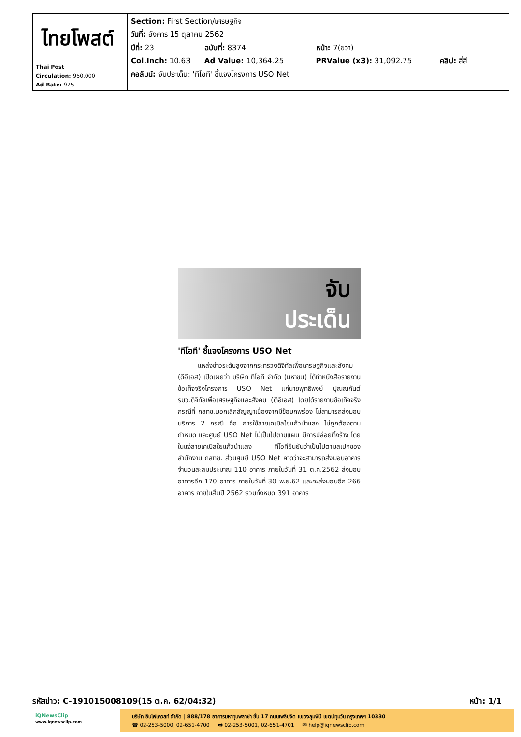| ไทยโพสต์ Thai Post Circulation: 950,000 Ad Rate: 975 | Section: First Section/เศรษฐกิจ วันที่: อังคาร 15 ตุลาคม 2562 ปีที่: 23 ฉบับที่: 8374 หน้า: 7(ขวา) Col.Inch: 10.63 Ad Value: 10,364.25 PRValue (x3): 31,092.75 คลิป: สี่สี คอลัมน์: จับประเด็น: 'ทีโอที' ชี้แจงโครงการ USO Net |
จับ
ประเด็น
'ทีโอที' ชี้แจงโครงการ USO Net
แหล่งข่าวระดับสูงจากกระทรวงดิจิทัลเพื่อเศรษฐกิจและสังคม (ดีอีเอส) เปิดเผยว่า บริษัท ทีโอที จำกัด (มหาชน) ได้ทำหนังสือรายงานข้อเท็จจริงโครงการ USO Net แก่นายพุทธิพงษ์ ปุณณกันต์ รมว.ดิจิทัลเพื่อเศรษฐกิจและสังคม (ดีอีเอส) โดยได้รายงานข้อเท็จจริงกรณีที่ กสทช.บอกเลิกสัญญาเนื่องจากมีข้อบกพร่อง ไม่สามารถส่งมอบบริการ 2 กรณี คือ การใช้สายเคเบิลใยแก้วนำแสง ไม่ถูกต้องตามกำหนด และศูนย์ USO Net ไม่เป็นไปตามแผน มีการปล่อยทิ้งร้าง โดยในแง่สายเคเบิลใยแก้วนำแสง ทีโอทียืนยันว่าเป็นไปตามสเปกของสำนักงาน กสทช. ส่วนศูนย์ USO Net คาดว่าจะสามารถส่งมอบอาคารจำนวนสะสมประมาณ 110 อาคาร ภายในวันที่ 31 ต.ค.2562 ส่งมอบอาคารอีก 170 อาคาร ภายในวันที่ 30 พ.ย.62 และจะส่งมอบอีก 266 อาคาร ภายในสิ้นปี 2562 รวมทั้งหมด 391 อาคาร
รหัสข่าว: C-191015008109(15 ต.ค. 62/04:32) หน้า: 1/1
iQNewsClip
www.iqnewsclip.com
บริษัท อินโฟเควสท์ จำกัด | 888/178 อาคารมหาทุนพลาซ่า ชั้น 17 ถนนเพลินจิต แขวงลุมพินี เขตปทุมวัน กรุงเทพฯ 10330
☎ 02-253-5000, 02-651-4700 🖶 02-253-5001, 02-651-4701 ✉ help@iqnewsclip.com